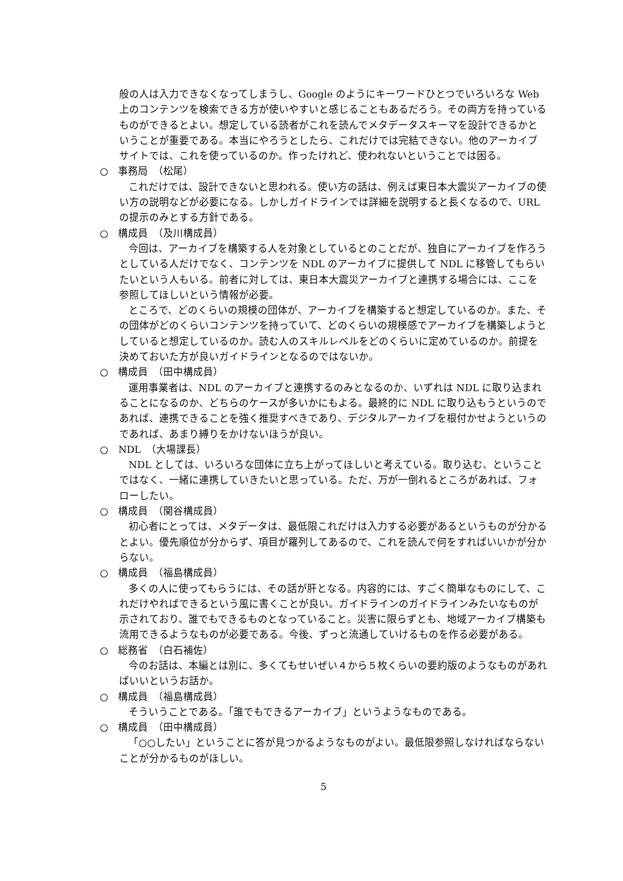般の人は入力できなくなってしまうし、Google のようにキーワードひとつでいろいろな Web 上のコンテンツを検索できる方が使いやすいと感じることもあるだろう。その両方を持っているものができるとよい。想定している読者がこれを読んでメタデータスキーマを設計できるかということが重要である。本当にやろうとしたら、これだけでは完結できない。他のアーカイブサイトでは、これを使っているのか。作ったけれど、使われないということでは困る。
○　事務局　（松尾）
これだけでは、設計できないと思われる。使い方の話は、例えば東日本大震災アーカイブの使い方の説明などが必要になる。しかしガイドラインでは詳細を説明すると長くなるので、URL の提示のみとする方針である。
○　構成員　（及川構成員）
今回は、アーカイブを構築する人を対象としているとのことだが、独自にアーカイブを作ろうとしている人だけでなく、コンテンツを NDL のアーカイブに提供して NDL に移管してもらいたいという人もいる。前者に対しては、東日本大震災アーカイブと連携する場合には、ここを参照してほしいという情報が必要。
ところで、どのくらいの規模の団体が、アーカイブを構築すると想定しているのか。また、その団体がどのくらいコンテンツを持っていて、どのくらいの規模感でアーカイブを構築しようとしていると想定しているのか。読む人のスキルレベルをどのくらいに定めているのか。前提を決めておいた方が良いガイドラインとなるのではないか。
○　構成員　（田中構成員）
運用事業者は、NDL のアーカイブと連携するのみとなるのか、いずれは NDL に取り込まれることになるのか、どちらのケースが多いかにもよる。最終的に NDL に取り込もうというのであれば、連携できることを強く推奨すべきであり、デジタルアーカイブを根付かせようというのであれば、あまり縛りをかけないほうが良い。
○　NDL　（大場課長）
NDL としては、いろいろな団体に立ち上がってほしいと考えている。取り込む、ということではなく、一緒に連携していきたいと思っている。ただ、万が一倒れるところがあれば、フォローしたい。
○　構成員　（関谷構成員）
初心者にとっては、メタデータは、最低限これだけは入力する必要があるというものが分かるとよい。優先順位が分からず、項目が羅列してあるので、これを読んで何をすればいいかが分からない。
○　構成員　（福島構成員）
多くの人に使ってもらうには、その話が肝となる。内容的には、すごく簡単なものにして、これだけやればできるという風に書くことが良い。ガイドラインのガイドラインみたいなものが示されており、誰でもできるものとなっていること。災害に限らずとも、地域アーカイブ構築も流用できるようなものが必要である。今後、ずっと流通していけるものを作る必要がある。
○　総務省　（白石補佐）
今のお話は、本編とは別に、多くてもせいぜい４から５枚くらいの要約版のようなものがあればいいというお話か。
○　構成員　（福島構成員）
そういうことである。「誰でもできるアーカイブ」というようなものである。
○　構成員　（田中構成員）
「○○したい」ということに答が見つかるようなものがよい。最低限参照しなければならないことが分かるものがほしい。
5